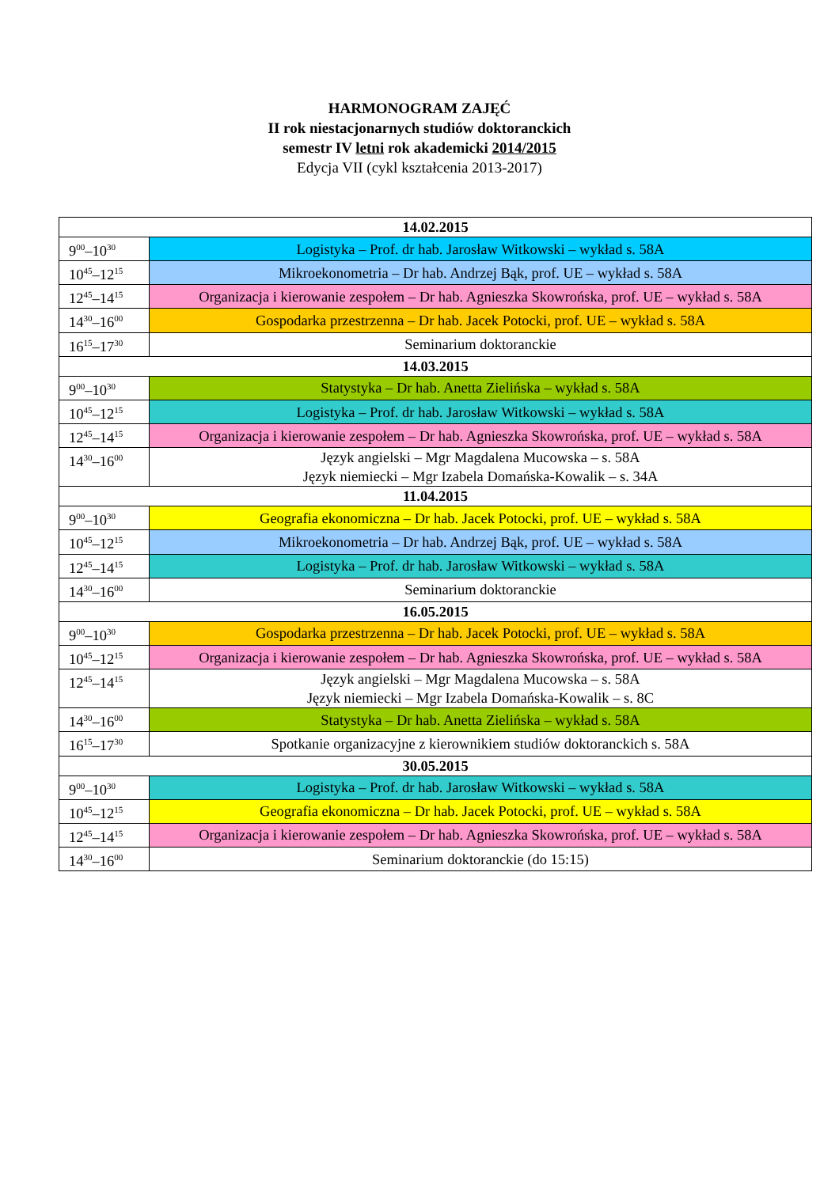HARMONOGRAM ZAJĘĆ
II rok niestacjonarnych studiów doktoranckich
semestr IV letni rok akademicki 2014/2015
Edycja VII (cykl kształcenia 2013-2017)
| 14.02.2015 | |
| 9<sup>00</sup>–10<sup>30</sup> | Logistyka – Prof. dr hab. Jarosław Witkowski – wykład s. 58A |
| 10<sup>45</sup>–12<sup>15</sup> | Mikroekonometria – Dr hab. Andrzej Bąk, prof. UE – wykład s. 58A |
| 12<sup>45</sup>–14<sup>15</sup> | Organizacja i kierowanie zespołem – Dr hab. Agnieszka Skowrońska, prof. UE – wykład s. 58A |
| 14<sup>30</sup>–16<sup>00</sup> | Gospodarka przestrzenna – Dr hab. Jacek Potocki, prof. UE – wykład s. 58A |
| 16<sup>15</sup>–17<sup>30</sup> | Seminarium doktoranckie |
| 14.03.2015 | |
| 9<sup>00</sup>–10<sup>30</sup> | Statystyka – Dr hab. Anetta Zielińska – wykład s. 58A |
| 10<sup>45</sup>–12<sup>15</sup> | Logistyka – Prof. dr hab. Jarosław Witkowski – wykład s. 58A |
| 12<sup>45</sup>–14<sup>15</sup> | Organizacja i kierowanie zespołem – Dr hab. Agnieszka Skowrońska, prof. UE – wykład s. 58A |
| 14<sup>30</sup>–16<sup>00</sup> | Język angielski – Mgr Magdalena Mucowska – s. 58A Język niemiecki – Mgr Izabela Domańska-Kowalik – s. 34A |
| 11.04.2015 | |
| 9<sup>00</sup>–10<sup>30</sup> | Geografia ekonomiczna – Dr hab. Jacek Potocki, prof. UE – wykład s. 58A |
| 10<sup>45</sup>–12<sup>15</sup> | Mikroekonometria – Dr hab. Andrzej Bąk, prof. UE – wykład s. 58A |
| 12<sup>45</sup>–14<sup>15</sup> | Logistyka – Prof. dr hab. Jarosław Witkowski – wykład s. 58A |
| 14<sup>30</sup>–16<sup>00</sup> | Seminarium doktoranckie |
| 16.05.2015 | |
| 9<sup>00</sup>–10<sup>30</sup> | Gospodarka przestrzenna – Dr hab. Jacek Potocki, prof. UE – wykład s. 58A |
| 10<sup>45</sup>–12<sup>15</sup> | Organizacja i kierowanie zespołem – Dr hab. Agnieszka Skowrońska, prof. UE – wykład s. 58A |
| 12<sup>45</sup>–14<sup>15</sup> | Język angielski – Mgr Magdalena Mucowska – s. 58A Język niemiecki – Mgr Izabela Domańska-Kowalik – s. 8C |
| 14<sup>30</sup>–16<sup>00</sup> | Statystyka – Dr hab. Anetta Zielińska – wykład s. 58A |
| 16<sup>15</sup>–17<sup>30</sup> | Spotkanie organizacyjne z kierownikiem studiów doktoranckich s. 58A |
| 30.05.2015 | |
| 9<sup>00</sup>–10<sup>30</sup> | Logistyka – Prof. dr hab. Jarosław Witkowski – wykład s. 58A |
| 10<sup>45</sup>–12<sup>15</sup> | Geografia ekonomiczna – Dr hab. Jacek Potocki, prof. UE – wykład s. 58A |
| 12<sup>45</sup>–14<sup>15</sup> | Organizacja i kierowanie zespołem – Dr hab. Agnieszka Skowrońska, prof. UE – wykład s. 58A |
| 14<sup>30</sup>–16<sup>00</sup> | Seminarium doktoranckie (do 15:15) |